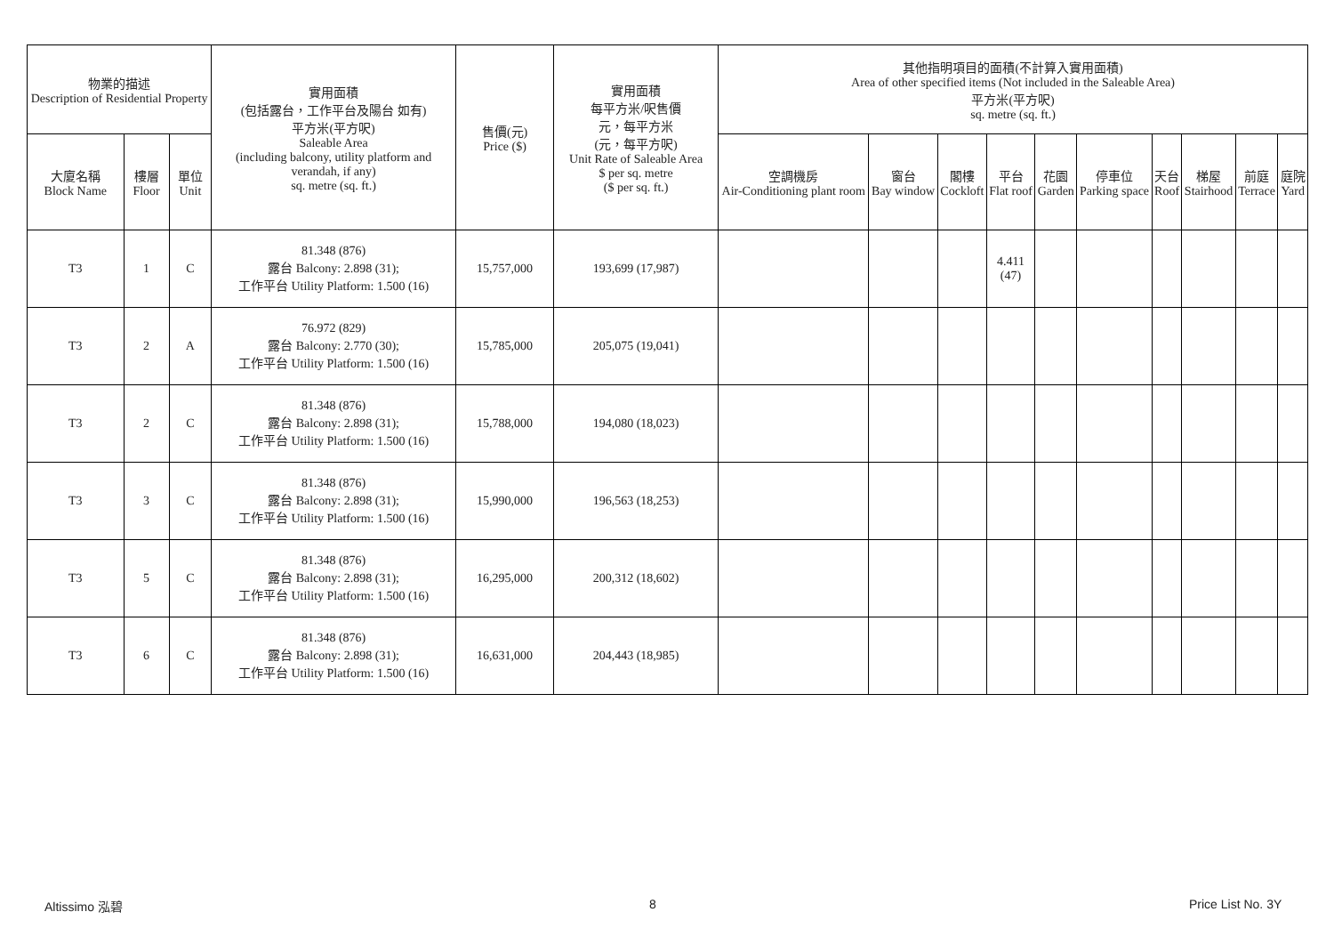| 物業的描述 Description of Residential Property | | | 實用面積 (包括露台，工作平台及陽台 如有) 平方米(平方呎) Saleable Area (including balcony, utility platform and verandah, if any) sq. metre (sq. ft.) | 售價(元) Price ($) | 實用面積 每平方米/呎售價 元，每平方米 (元，每平方呎) Unit Rate of Saleable Area $ per sq. metre ($ per sq. ft.) | 其他指明項目的面積(不計算入實用面積) Area of other specified items (Not included in the Saleable Area) 平方米(平方呎) sq. metre (sq. ft.) | | | | | | | | | |
| --- | --- | --- | --- | --- | --- | --- | --- | --- | --- | --- | --- | --- | --- | --- | --- |
| 大廈名稱 Block Name | 樓層 Floor | 單位 Unit | | | | 空調機房 Air-Conditioning plant room | 窗台 Bay window | 閣樓 Cockloft | 平台 Flat roof | 花園 Garden | 停車位 Parking space | 天台 Roof | 梯屋 Stairhood | 前庭 Terrace | 庭院 Yard |
| T3 | 1 | C | 81.348 (876) 露台 Balcony: 2.898 (31); 工作平台 Utility Platform: 1.500 (16) | 15,757,000 | 193,699 (17,987) | | | | 4.411 (47) | | | | | | |
| T3 | 2 | A | 76.972 (829) 露台 Balcony: 2.770 (30); 工作平台 Utility Platform: 1.500 (16) | 15,785,000 | 205,075 (19,041) | | | | | | | | | | |
| T3 | 2 | C | 81.348 (876) 露台 Balcony: 2.898 (31); 工作平台 Utility Platform: 1.500 (16) | 15,788,000 | 194,080 (18,023) | | | | | | | | | | |
| T3 | 3 | C | 81.348 (876) 露台 Balcony: 2.898 (31); 工作平台 Utility Platform: 1.500 (16) | 15,990,000 | 196,563 (18,253) | | | | | | | | | | |
| T3 | 5 | C | 81.348 (876) 露台 Balcony: 2.898 (31); 工作平台 Utility Platform: 1.500 (16) | 16,295,000 | 200,312 (18,602) | | | | | | | | | | |
| T3 | 6 | C | 81.348 (876) 露台 Balcony: 2.898 (31); 工作平台 Utility Platform: 1.500 (16) | 16,631,000 | 204,443 (18,985) | | | | | | | | | | |
Altissimo 泓碧 8 Price List No. 3Y